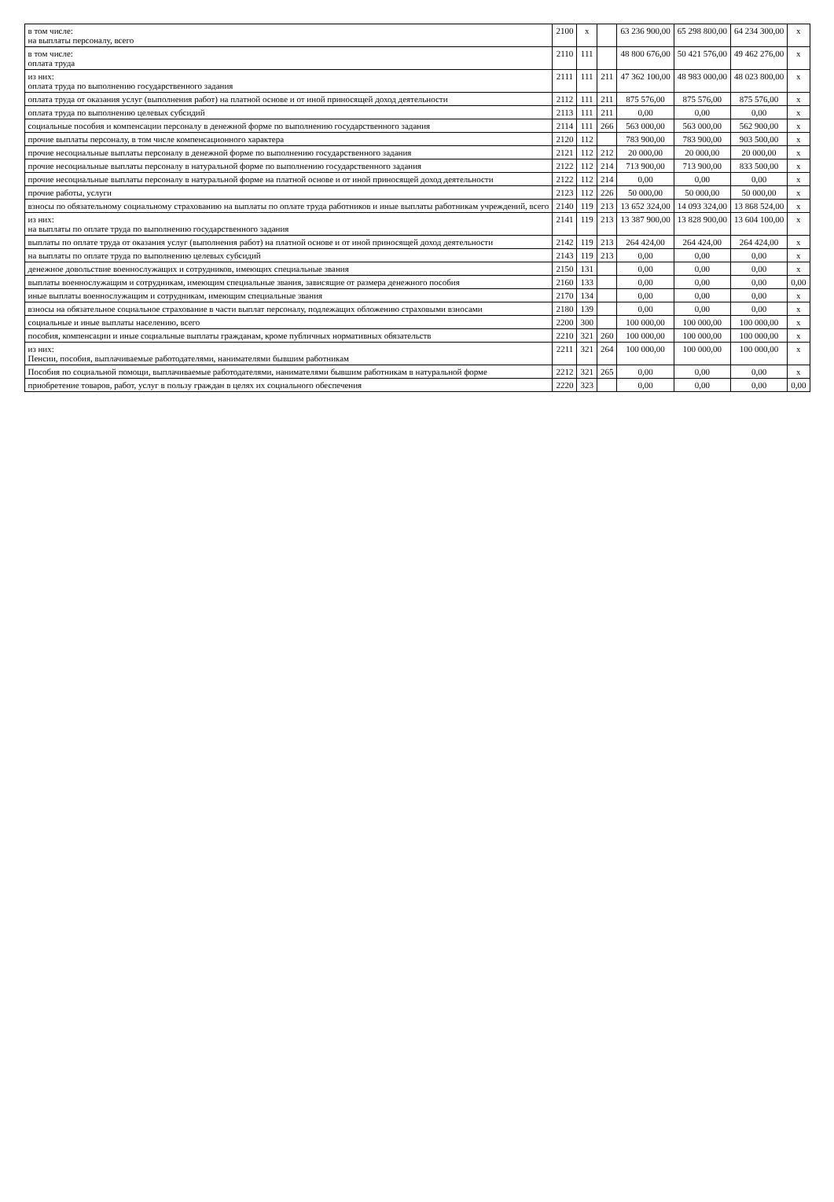| в том числе: на выплаты персоналу, всего | 2100 | x | | 63 236 900,00 | 65 298 800,00 | 64 234 300,00 | x |
| в том числе: оплата труда | 2110 | 111 | | 48 800 676,00 | 50 421 576,00 | 49 462 276,00 | x |
| из них: оплата труда по выполнению государственного задания | 2111 | 111 | 211 | 47 362 100,00 | 48 983 000,00 | 48 023 800,00 | x |
| оплата труда от оказания услуг (выполнения работ) на платной основе и от иной приносящей доход деятельности | 2112 | 111 | 211 | 875 576,00 | 875 576,00 | 875 576,00 | x |
| оплата труда по выполнению целевых субсидий | 2113 | 111 | 211 | 0,00 | 0,00 | 0,00 | x |
| социальные пособия и компенсации персоналу в денежной форме по выполнению государственного задания | 2114 | 111 | 266 | 563 000,00 | 563 000,00 | 562 900,00 | x |
| прочие выплаты персоналу, в том числе компенсационного характера | 2120 | 112 | | 783 900,00 | 783 900,00 | 903 500,00 | x |
| прочие несоциальные выплаты персоналу в денежной форме по выполнению государственного задания | 2121 | 112 | 212 | 20 000,00 | 20 000,00 | 20 000,00 | x |
| прочие несоциальные выплаты персоналу в натуральной форме по выполнению государственного задания | 2122 | 112 | 214 | 713 900,00 | 713 900,00 | 833 500,00 | x |
| прочие несоциальные выплаты персоналу в натуральной форме на платной основе и от иной приносящей доход деятельности | 2122 | 112 | 214 | 0,00 | 0,00 | 0,00 | x |
| прочие работы, услуги | 2123 | 112 | 226 | 50 000,00 | 50 000,00 | 50 000,00 | x |
| взносы по обязательному социальному страхованию на выплаты по оплате труда работников и иные выплаты работникам учреждений, всего | 2140 | 119 | 213 | 13 652 324,00 | 14 093 324,00 | 13 868 524,00 | x |
| из них: на выплаты по оплате труда по выполнению государственного задания | 2141 | 119 | 213 | 13 387 900,00 | 13 828 900,00 | 13 604 100,00 | x |
| выплаты по оплате труда от оказания услуг (выполнения работ) на платной основе и от иной приносящей доход деятельности | 2142 | 119 | 213 | 264 424,00 | 264 424,00 | 264 424,00 | x |
| на выплаты по оплате труда по выполнению целевых субсидий | 2143 | 119 | 213 | 0,00 | 0,00 | 0,00 | x |
| денежное довольствие военнослужащих и сотрудников, имеющих специальные звания | 2150 | 131 | | 0,00 | 0,00 | 0,00 | x |
| выплаты военнослужащим и сотрудникам, имеющим специальные звания, зависящие от размера денежного пособия | 2160 | 133 | | 0,00 | 0,00 | 0,00 | 0,00 |
| иные выплаты военнослужащим и сотрудникам, имеющим специальные звания | 2170 | 134 | | 0,00 | 0,00 | 0,00 | x |
| взносы на обязательное социальное страхование в части выплат персоналу, подлежащих обложению страховыми взносами | 2180 | 139 | | 0,00 | 0,00 | 0,00 | x |
| социальные и иные выплаты населению, всего | 2200 | 300 | | 100 000,00 | 100 000,00 | 100 000,00 | x |
| пособия, компенсации и иные социальные выплаты гражданам, кроме публичных нормативных обязательств | 2210 | 321 | 260 | 100 000,00 | 100 000,00 | 100 000,00 | x |
| из них: Пенсии, пособия, выплачиваемые работодателями, нанимателями бывшим работникам | 2211 | 321 | 264 | 100 000,00 | 100 000,00 | 100 000,00 | x |
| Пособия по социальной помощи, выплачиваемые работодателями, нанимателями бывшим работникам в натуральной форме | 2212 | 321 | 265 | 0,00 | 0,00 | 0,00 | x |
| приобретение товаров, работ, услуг в пользу граждан в целях их социального обеспечения | 2220 | 323 | | 0,00 | 0,00 | 0,00 | 0,00 |